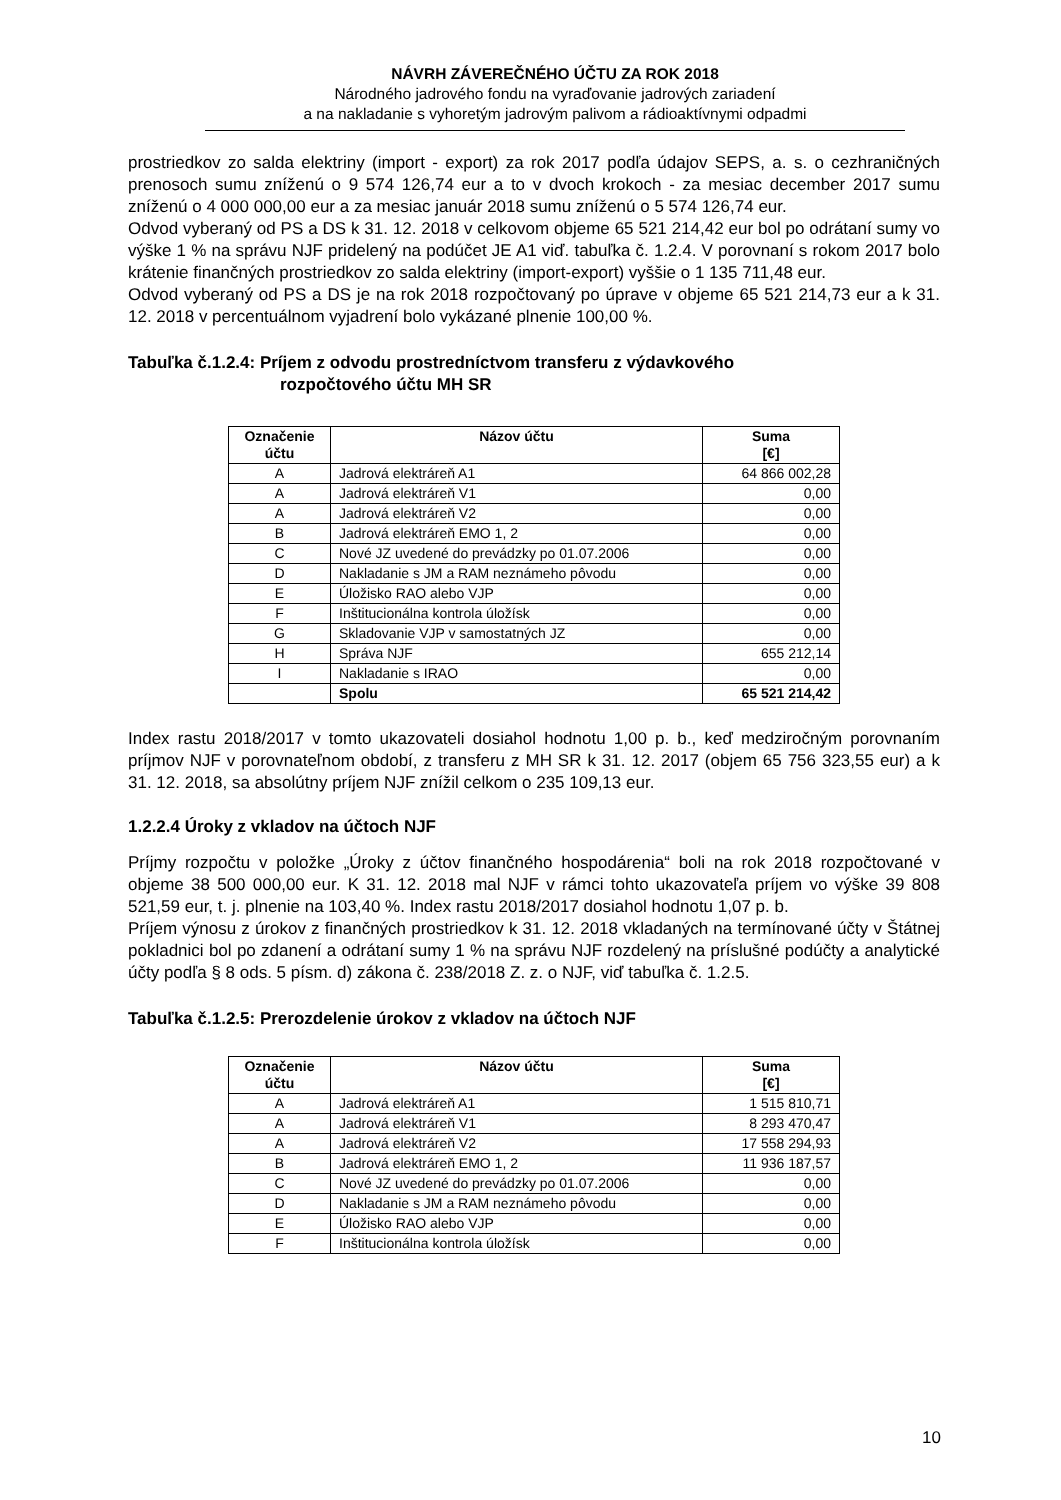NÁVRH ZÁVEREČNÉHO ÚČTU ZA ROK 2018
Národného jadrového fondu na vyraďovanie jadrových zariadení
a na nakladanie s vyhoretým jadrovým palivom a rádioaktívnymi odpadmi
prostriedkov zo salda elektriny (import - export) za rok 2017 podľa údajov SEPS, a. s. o cezhraničných prenosoch sumu zníženú o 9 574 126,74 eur a to v dvoch krokoch - za mesiac december 2017 sumu zníženú o 4 000 000,00 eur a za mesiac január 2018 sumu zníženú o 5 574 126,74 eur.
Odvod vyberaný od PS a DS k 31. 12. 2018 v celkovom objeme 65 521 214,42 eur bol po odrátaní sumy vo výške 1 % na správu NJF pridelený na podúčet JE A1 viď. tabuľka č. 1.2.4. V porovnaní s rokom 2017 bolo krátenie finančných prostriedkov zo salda elektriny (import-export) vyššie o 1 135 711,48 eur.
Odvod vyberaný od PS a DS je na rok 2018 rozpočtovaný po úprave v objeme 65 521 214,73 eur a k 31. 12. 2018 v percentuálnom vyjadrení bolo vykázané plnenie 100,00 %.
Tabuľka č.1.2.4: Príjem z odvodu prostredníctvom transferu z výdavkového
rozpočtového účtu MH SR
| Označenie účtu | Názov účtu | Suma [€] |
| --- | --- | --- |
| A | Jadrová elektráreň A1 | 64 866 002,28 |
| A | Jadrová elektráreň V1 | 0,00 |
| A | Jadrová elektráreň V2 | 0,00 |
| B | Jadrová elektráreň EMO 1, 2 | 0,00 |
| C | Nové JZ uvedené do prevádzky po 01.07.2006 | 0,00 |
| D | Nakladanie s JM a RAM neznámeho pôvodu | 0,00 |
| E | Úložisko RAO alebo VJP | 0,00 |
| F | Inštitucionálna kontrola úložísk | 0,00 |
| G | Skladovanie VJP v samostatných JZ | 0,00 |
| H | Správa NJF | 655 212,14 |
| I | Nakladanie s IRAO | 0,00 |
| | Spolu | 65 521 214,42 |
Index rastu 2018/2017 v tomto ukazovateli dosiahol hodnotu 1,00 p. b., keď medziročným porovnaním príjmov NJF v porovnateľnom období, z transferu z MH SR k 31. 12. 2017 (objem 65 756 323,55 eur) a k 31. 12. 2018, sa absolútny príjem NJF znížil celkom o 235 109,13 eur.
1.2.2.4 Úroky z vkladov na účtoch NJF
Príjmy rozpočtu v položke „Úroky z účtov finančného hospodárenia“ boli na rok 2018 rozpočtované v objeme 38 500 000,00 eur. K 31. 12. 2018 mal NJF v rámci tohto ukazovateľa príjem vo výške 39 808 521,59 eur, t. j. plnenie na 103,40 %. Index rastu 2018/2017 dosiahol hodnotu 1,07 p. b.
Príjem výnosu z úrokov z finančných prostriedkov k 31. 12. 2018 vkladaných na termínované účty v Štátnej pokladnici bol po zdanení a odrátaní sumy 1 % na správu NJF rozdelený na príslušné podúčty a analytické účty podľa § 8 ods. 5 písm. d) zákona č. 238/2018 Z. z. o NJF, viď tabuľka č. 1.2.5.
Tabuľka č.1.2.5: Prerozdelenie úrokov z vkladov na účtoch NJF
| Označenie účtu | Názov účtu | Suma [€] |
| --- | --- | --- |
| A | Jadrová elektráreň A1 | 1 515 810,71 |
| A | Jadrová elektráreň V1 | 8 293 470,47 |
| A | Jadrová elektráreň V2 | 17 558 294,93 |
| B | Jadrová elektráreň EMO 1, 2 | 11 936 187,57 |
| C | Nové JZ uvedené do prevádzky po 01.07.2006 | 0,00 |
| D | Nakladanie s JM a RAM neznámeho pôvodu | 0,00 |
| E | Úložisko RAO alebo VJP | 0,00 |
| F | Inštitucionálna kontrola úložísk | 0,00 |
10